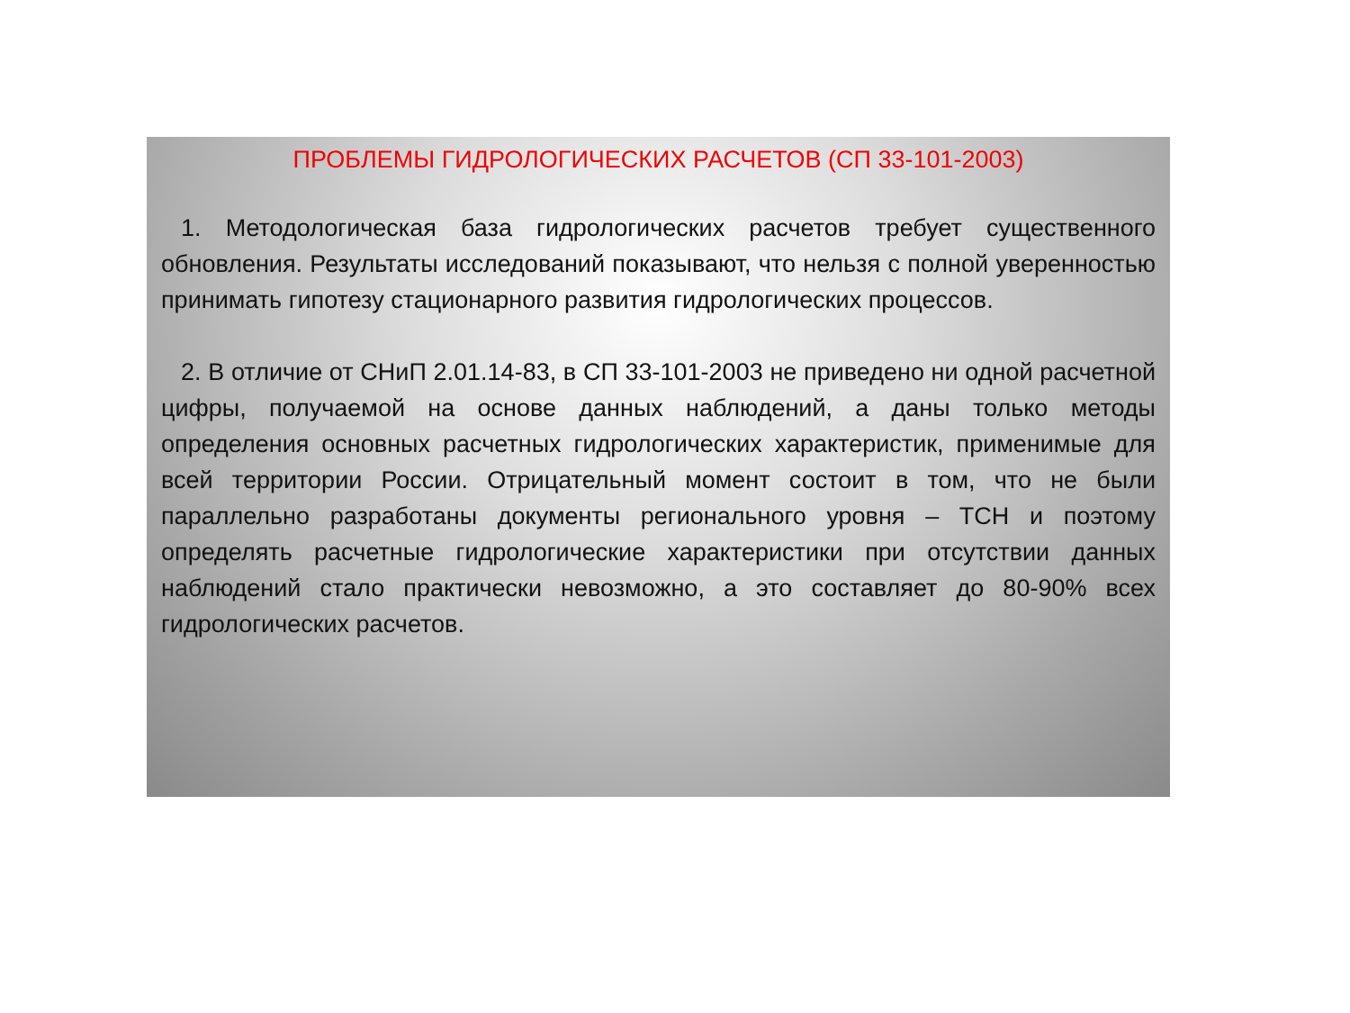ПРОБЛЕМЫ ГИДРОЛОГИЧЕСКИХ РАСЧЕТОВ (СП 33-101-2003)
1. Методологическая база гидрологических расчетов требует существенного обновления. Результаты исследований показывают, что нельзя с полной уверенностью принимать гипотезу стационарного развития гидрологических процессов.
2. В отличие от СНиП 2.01.14-83, в СП 33-101-2003 не приведено ни одной расчетной цифры, получаемой на основе данных наблюдений, а даны только методы определения основных расчетных гидрологических характеристик, применимые для всей территории России. Отрицательный момент состоит в том, что не были параллельно разработаны документы регионального уровня – ТСН и поэтому определять расчетные гидрологические характеристики при отсутствии данных наблюдений стало практически невозможно, а это составляет до 80-90% всех гидрологических расчетов.